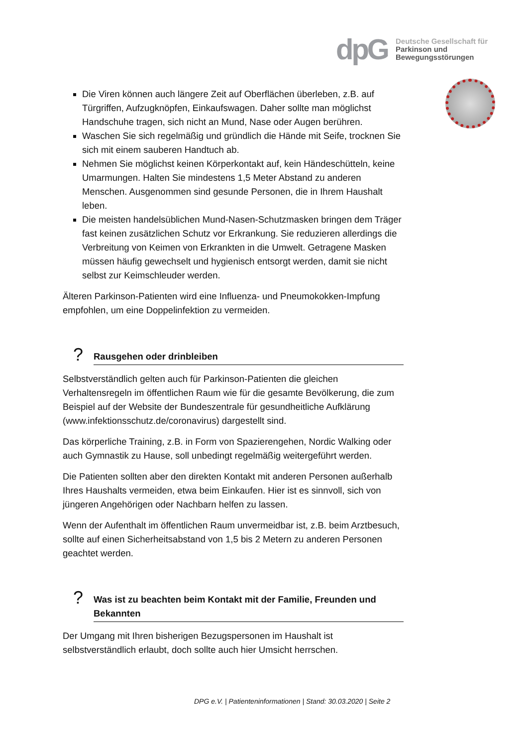dpG
Deutsche Gesellschaft für
Parkinson und
Bewegungsstörungen
Die Viren können auch längere Zeit auf Oberflächen überleben, z.B. auf Türgriffen, Aufzugknöpfen, Einkaufswagen. Daher sollte man möglichst Handschuhe tragen, sich nicht an Mund, Nase oder Augen berühren.
Waschen Sie sich regelmäßig und gründlich die Hände mit Seife, trocknen Sie sich mit einem sauberen Handtuch ab.
Nehmen Sie möglichst keinen Körperkontakt auf, kein Händeschütteln, keine Umarmungen. Halten Sie mindestens 1,5 Meter Abstand zu anderen Menschen. Ausgenommen sind gesunde Personen, die in Ihrem Haushalt leben.
Die meisten handelsüblichen Mund-Nasen-Schutzmasken bringen dem Träger fast keinen zusätzlichen Schutz vor Erkrankung. Sie reduzieren allerdings die Verbreitung von Keimen von Erkrankten in die Umwelt. Getragene Masken müssen häufig gewechselt und hygienisch entsorgt werden, damit sie nicht selbst zur Keimschleuder werden.
Älteren Parkinson-Patienten wird eine Influenza- und Pneumokokken-Impfung empfohlen, um eine Doppelinfektion zu vermeiden.
? Rausgehen oder drinbleiben
Selbstverständlich gelten auch für Parkinson-Patienten die gleichen Verhaltensregeln im öffentlichen Raum wie für die gesamte Bevölkerung, die zum Beispiel auf der Website der Bundeszentrale für gesundheitliche Aufklärung (www.infektionsschutz.de/coronavirus) dargestellt sind.
Das körperliche Training, z.B. in Form von Spazierengehen, Nordic Walking oder auch Gymnastik zu Hause, soll unbedingt regelmäßig weitergeführt werden.
Die Patienten sollten aber den direkten Kontakt mit anderen Personen außerhalb Ihres Haushalts vermeiden, etwa beim Einkaufen. Hier ist es sinnvoll, sich von jüngeren Angehörigen oder Nachbarn helfen zu lassen.
Wenn der Aufenthalt im öffentlichen Raum unvermeidbar ist, z.B. beim Arztbesuch, sollte auf einen Sicherheitsabstand von 1,5 bis 2 Metern zu anderen Personen geachtet werden.
? Was ist zu beachten beim Kontakt mit der Familie, Freunden und Bekannten
Der Umgang mit Ihren bisherigen Bezugspersonen im Haushalt ist selbstverständlich erlaubt, doch sollte auch hier Umsicht herrschen.
DPG e.V. | Patienteninformationen | Stand: 30.03.2020 | Seite 2